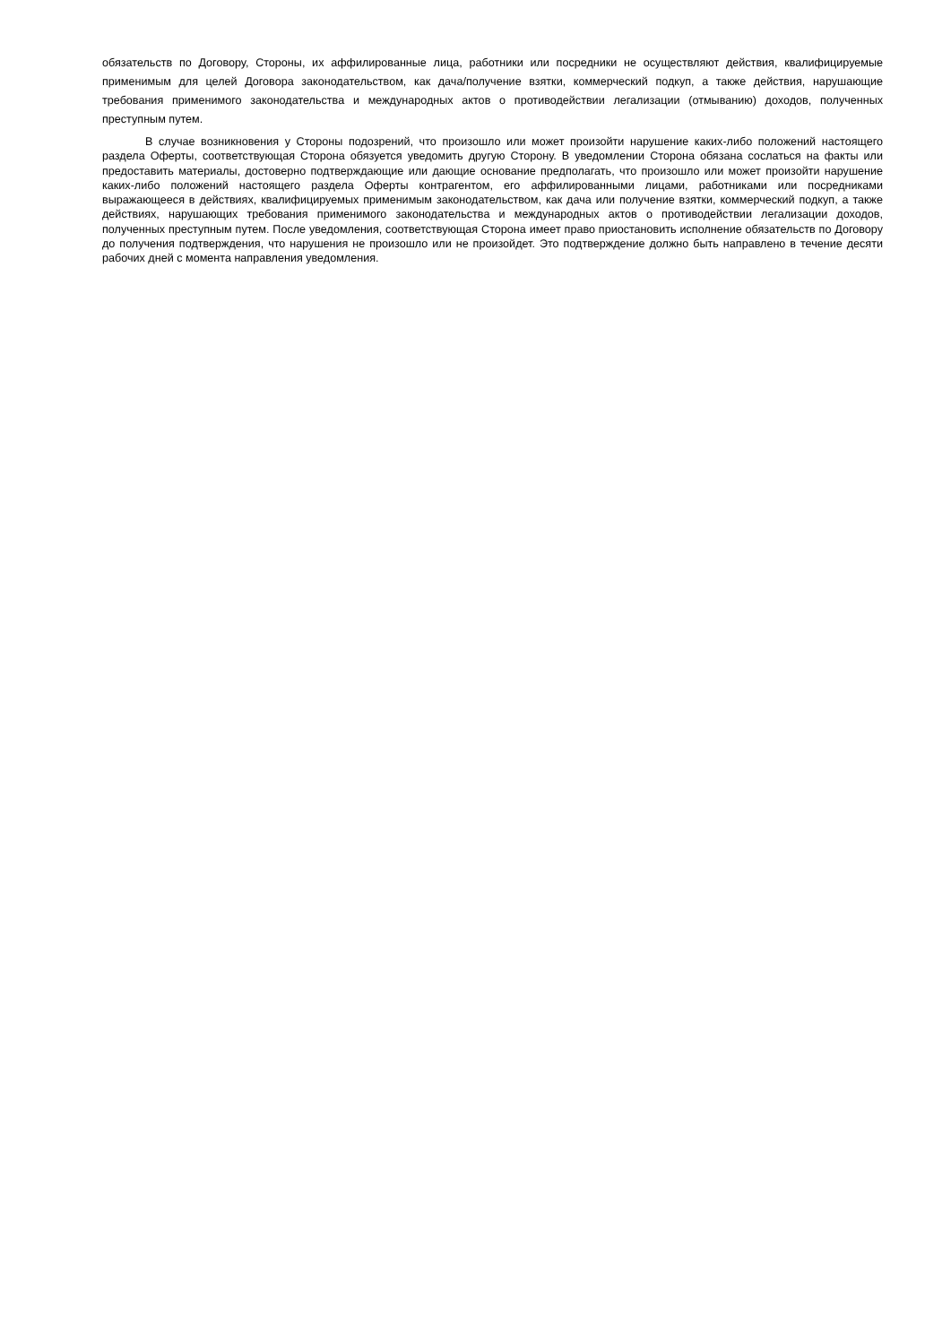обязательств по Договору, Стороны, их аффилированные лица, работники или посредники не осуществляют действия, квалифицируемые применимым для целей Договора законодательством, как дача/получение взятки, коммерческий подкуп, а также действия, нарушающие требования применимого законодательства и международных актов о противодействии легализации (отмыванию) доходов, полученных преступным путем.
В случае возникновения у Стороны подозрений, что произошло или может произойти нарушение каких-либо положений настоящего раздела Оферты, соответствующая Сторона обязуется уведомить другую Сторону. В уведомлении Сторона обязана сослаться на факты или предоставить материалы, достоверно подтверждающие или дающие основание предполагать, что произошло или может произойти нарушение каких-либо положений настоящего раздела Оферты контрагентом, его аффилированными лицами, работниками или посредниками выражающееся в действиях, квалифицируемых применимым законодательством, как дача или получение взятки, коммерческий подкуп, а также действиях, нарушающих требования применимого законодательства и международных актов о противодействии легализации доходов, полученных преступным путем. После уведомления, соответствующая Сторона имеет право приостановить исполнение обязательств по Договору до получения подтверждения, что нарушения не произошло или не произойдет. Это подтверждение должно быть направлено в течение десяти рабочих дней с момента направления уведомления.